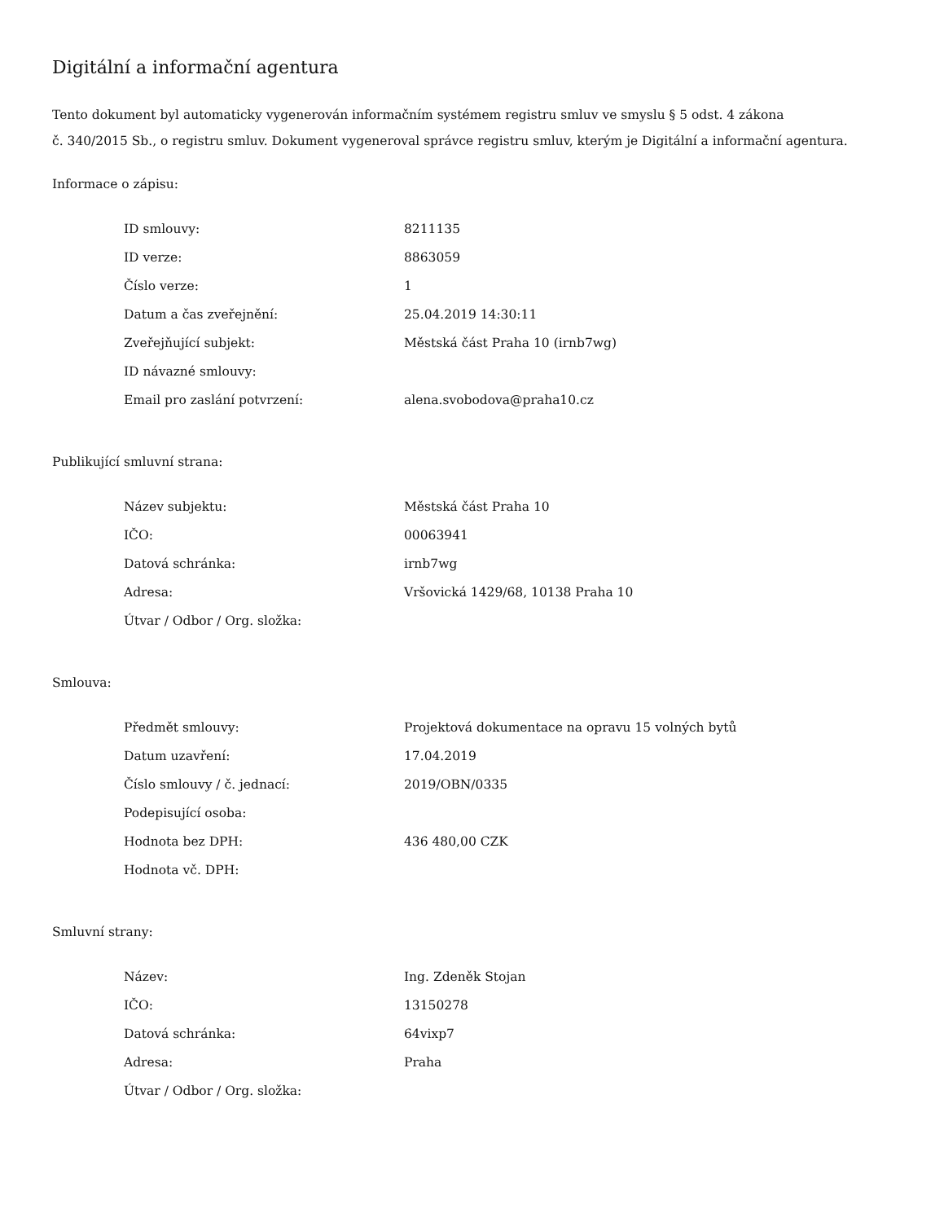Digitální a informační agentura
Tento dokument byl automaticky vygenerován informačním systémem registru smluv ve smyslu § 5 odst. 4 zákona
č. 340/2015 Sb., o registru smluv. Dokument vygeneroval správce registru smluv, kterým je Digitální a informační agentura.
Informace o zápisu:
| ID smlouvy: | 8211135 |
| ID verze: | 8863059 |
| Číslo verze: | 1 |
| Datum a čas zveřejnění: | 25.04.2019 14:30:11 |
| Zveřejňující subjekt: | Městská část Praha 10 (irnb7wg) |
| ID návazné smlouvy: | |
| Email pro zaslání potvrzení: | alena.svobodova@praha10.cz |
Publikující smluvní strana:
| Název subjektu: | Městská část Praha 10 |
| IČO: | 00063941 |
| Datová schránka: | irnb7wg |
| Adresa: | Vršovická 1429/68, 10138 Praha 10 |
| Útvar / Odbor / Org. složka: | |
Smlouva:
| Předmět smlouvy: | Projektová dokumentace na opravu 15 volných bytů |
| Datum uzavření: | 17.04.2019 |
| Číslo smlouvy / č. jednací: | 2019/OBN/0335 |
| Podepisující osoba: | |
| Hodnota bez DPH: | 436 480,00 CZK |
| Hodnota vč. DPH: | |
Smluvní strany:
| Název: | Ing. Zdeněk Stojan |
| IČO: | 13150278 |
| Datová schránka: | 64vixp7 |
| Adresa: | Praha |
| Útvar / Odbor / Org. složka: | |